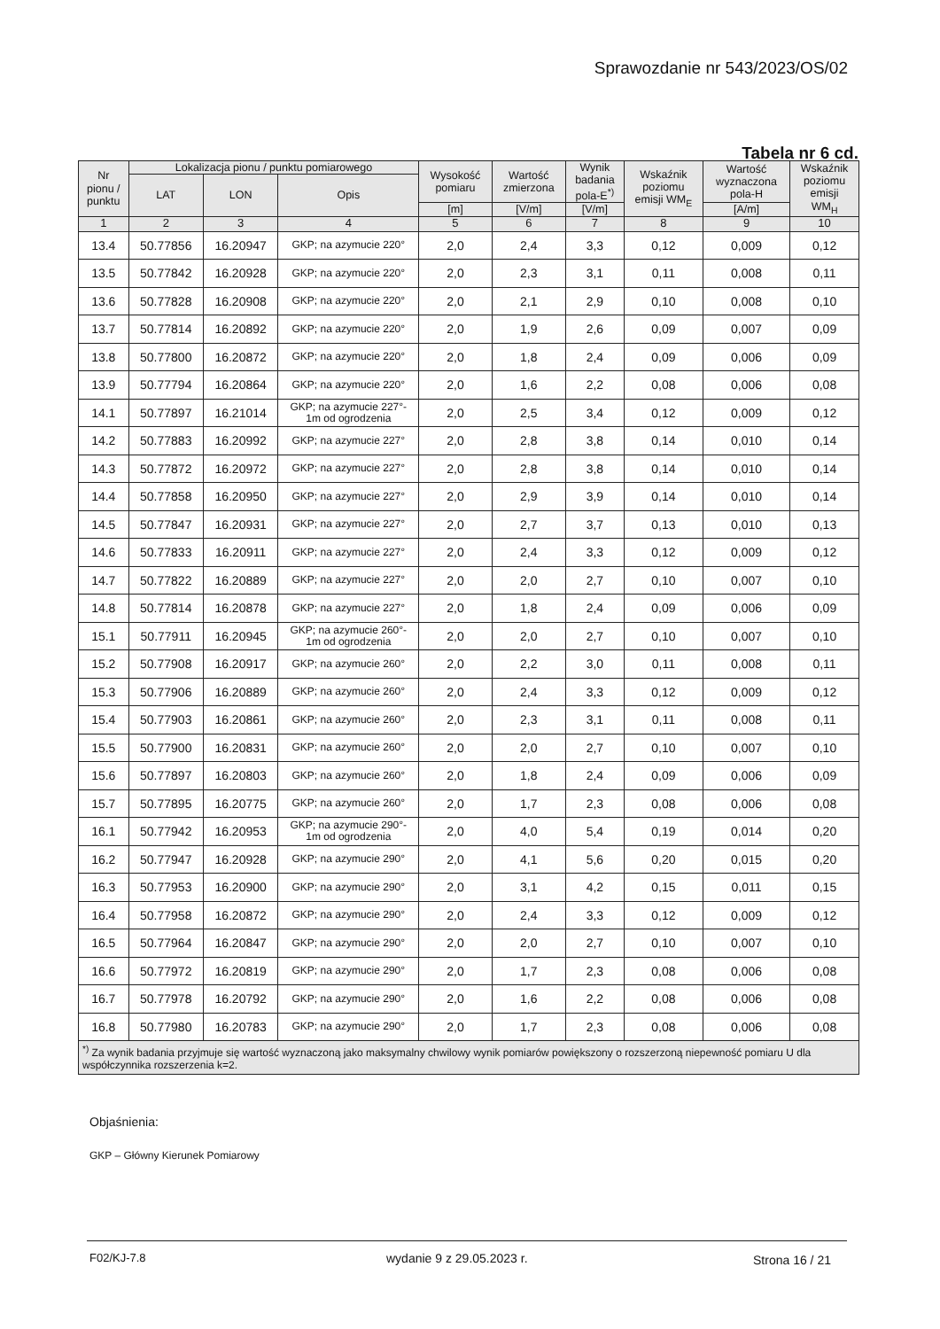Sprawozdanie nr 543/2023/OS/02
Tabela nr 6 cd.
| Nr pionu / punktu | Lokalizacja pionu / punktu pomiarowego | | | Wysokość pomiaru | Wartość zmierzona | Wynik badania pola-E<sup>*)</sup> | Wskaźnik poziomu emisji WM<sub>E</sub> | Wartość wyznaczona pola-H | Wskaźnik poziomu emisji WM<sub>H</sub> |
| --- | --- | --- | --- | --- | --- | --- | --- | --- | --- |
| | LAT | LON | Opis | | | | | | |
| | | | | [m] | [V/m] | [V/m] | | [A/m] | |
| 1 | 2 | 3 | 4 | 5 | 6 | 7 | 8 | 9 | 10 |
| 13.4 | 50.77856 | 16.20947 | GKP; na azymucie 220° | 2,0 | 2,4 | 3,3 | 0,12 | 0,009 | 0,12 |
| 13.5 | 50.77842 | 16.20928 | GKP; na azymucie 220° | 2,0 | 2,3 | 3,1 | 0,11 | 0,008 | 0,11 |
| 13.6 | 50.77828 | 16.20908 | GKP; na azymucie 220° | 2,0 | 2,1 | 2,9 | 0,10 | 0,008 | 0,10 |
| 13.7 | 50.77814 | 16.20892 | GKP; na azymucie 220° | 2,0 | 1,9 | 2,6 | 0,09 | 0,007 | 0,09 |
| 13.8 | 50.77800 | 16.20872 | GKP; na azymucie 220° | 2,0 | 1,8 | 2,4 | 0,09 | 0,006 | 0,09 |
| 13.9 | 50.77794 | 16.20864 | GKP; na azymucie 220° | 2,0 | 1,6 | 2,2 | 0,08 | 0,006 | 0,08 |
| 14.1 | 50.77897 | 16.21014 | GKP; na azymucie 227°- 1m od ogrodzenia | 2,0 | 2,5 | 3,4 | 0,12 | 0,009 | 0,12 |
| 14.2 | 50.77883 | 16.20992 | GKP; na azymucie 227° | 2,0 | 2,8 | 3,8 | 0,14 | 0,010 | 0,14 |
| 14.3 | 50.77872 | 16.20972 | GKP; na azymucie 227° | 2,0 | 2,8 | 3,8 | 0,14 | 0,010 | 0,14 |
| 14.4 | 50.77858 | 16.20950 | GKP; na azymucie 227° | 2,0 | 2,9 | 3,9 | 0,14 | 0,010 | 0,14 |
| 14.5 | 50.77847 | 16.20931 | GKP; na azymucie 227° | 2,0 | 2,7 | 3,7 | 0,13 | 0,010 | 0,13 |
| 14.6 | 50.77833 | 16.20911 | GKP; na azymucie 227° | 2,0 | 2,4 | 3,3 | 0,12 | 0,009 | 0,12 |
| 14.7 | 50.77822 | 16.20889 | GKP; na azymucie 227° | 2,0 | 2,0 | 2,7 | 0,10 | 0,007 | 0,10 |
| 14.8 | 50.77814 | 16.20878 | GKP; na azymucie 227° | 2,0 | 1,8 | 2,4 | 0,09 | 0,006 | 0,09 |
| 15.1 | 50.77911 | 16.20945 | GKP; na azymucie 260°- 1m od ogrodzenia | 2,0 | 2,0 | 2,7 | 0,10 | 0,007 | 0,10 |
| 15.2 | 50.77908 | 16.20917 | GKP; na azymucie 260° | 2,0 | 2,2 | 3,0 | 0,11 | 0,008 | 0,11 |
| 15.3 | 50.77906 | 16.20889 | GKP; na azymucie 260° | 2,0 | 2,4 | 3,3 | 0,12 | 0,009 | 0,12 |
| 15.4 | 50.77903 | 16.20861 | GKP; na azymucie 260° | 2,0 | 2,3 | 3,1 | 0,11 | 0,008 | 0,11 |
| 15.5 | 50.77900 | 16.20831 | GKP; na azymucie 260° | 2,0 | 2,0 | 2,7 | 0,10 | 0,007 | 0,10 |
| 15.6 | 50.77897 | 16.20803 | GKP; na azymucie 260° | 2,0 | 1,8 | 2,4 | 0,09 | 0,006 | 0,09 |
| 15.7 | 50.77895 | 16.20775 | GKP; na azymucie 260° | 2,0 | 1,7 | 2,3 | 0,08 | 0,006 | 0,08 |
| 16.1 | 50.77942 | 16.20953 | GKP; na azymucie 290°- 1m od ogrodzenia | 2,0 | 4,0 | 5,4 | 0,19 | 0,014 | 0,20 |
| 16.2 | 50.77947 | 16.20928 | GKP; na azymucie 290° | 2,0 | 4,1 | 5,6 | 0,20 | 0,015 | 0,20 |
| 16.3 | 50.77953 | 16.20900 | GKP; na azymucie 290° | 2,0 | 3,1 | 4,2 | 0,15 | 0,011 | 0,15 |
| 16.4 | 50.77958 | 16.20872 | GKP; na azymucie 290° | 2,0 | 2,4 | 3,3 | 0,12 | 0,009 | 0,12 |
| 16.5 | 50.77964 | 16.20847 | GKP; na azymucie 290° | 2,0 | 2,0 | 2,7 | 0,10 | 0,007 | 0,10 |
| 16.6 | 50.77972 | 16.20819 | GKP; na azymucie 290° | 2,0 | 1,7 | 2,3 | 0,08 | 0,006 | 0,08 |
| 16.7 | 50.77978 | 16.20792 | GKP; na azymucie 290° | 2,0 | 1,6 | 2,2 | 0,08 | 0,006 | 0,08 |
| 16.8 | 50.77980 | 16.20783 | GKP; na azymucie 290° | 2,0 | 1,7 | 2,3 | 0,08 | 0,006 | 0,08 |
| <sup>*)</sup> Za wynik badania przyjmuje się wartość wyznaczoną jako maksymalny chwilowy wynik pomiarów powiększony o rozszerzoną niepewność pomiaru U dla współczynnika rozszerzenia k=2. | | | | | | | | | |
Objaśnienia:
GKP – Główny Kierunek Pomiarowy
F02/KJ-7.8 wydanie 9 z 29.05.2023 r. Strona 16 / 21